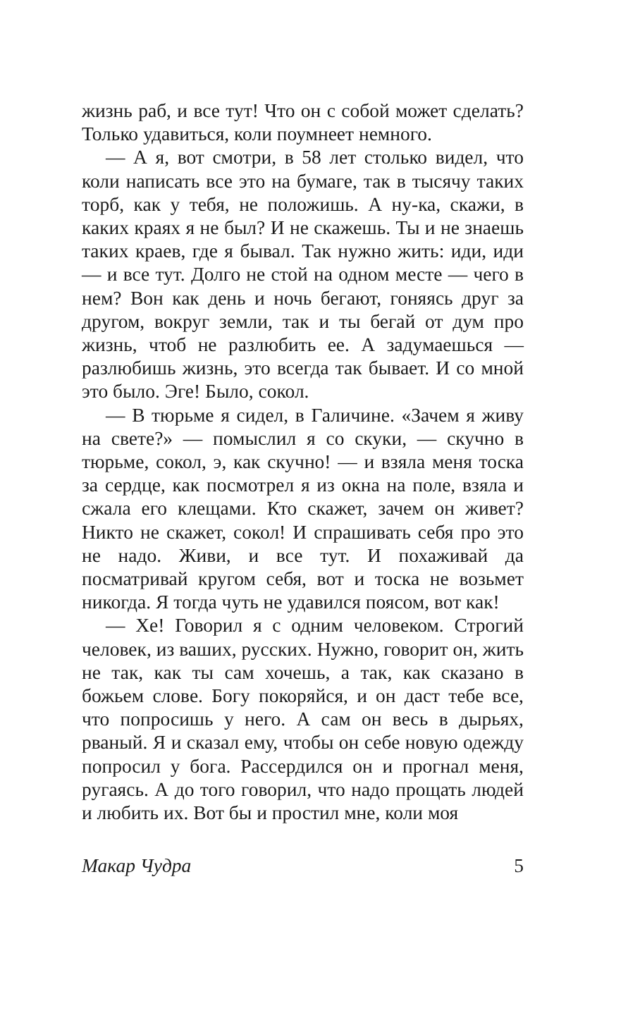жизнь раб, и все тут! Что он с собой может сделать? Только удавиться, коли поумнеет немного.
— А я, вот смотри, в 58 лет столько видел, что коли написать все это на бумаге, так в тысячу таких торб, как у тебя, не положишь. А ну-ка, скажи, в каких краях я не был? И не скажешь. Ты и не знаешь таких краев, где я бывал. Так нужно жить: иди, иди — и все тут. Долго не стой на одном месте — чего в нем? Вон как день и ночь бегают, гоняясь друг за другом, вокруг земли, так и ты бегай от дум про жизнь, чтоб не разлюбить ее. А задумаешься — разлюбишь жизнь, это всегда так бывает. И со мной это было. Эге! Было, сокол.
— В тюрьме я сидел, в Галичине. «Зачем я живу на свете?» — помыслил я со скуки, — скучно в тюрьме, сокол, э, как скучно! — и взяла меня тоска за сердце, как посмотрел я из окна на поле, взяла и сжала его клещами. Кто скажет, зачем он живет? Никто не скажет, сокол! И спрашивать себя про это не надо. Живи, и все тут. И похаживай да посматривай кругом себя, вот и тоска не возьмет никогда. Я тогда чуть не удавился поясом, вот как!
— Хе! Говорил я с одним человеком. Строгий человек, из ваших, русских. Нужно, говорит он, жить не так, как ты сам хочешь, а так, как сказано в божьем слове. Богу покоряйся, и он даст тебе все, что попросишь у него. А сам он весь в дырьях, рваный. Я и сказал ему, чтобы он себе новую одежду попросил у бога. Рассердился он и прогнал меня, ругаясь. А до того говорил, что надо прощать людей и любить их. Вот бы и простил мне, коли моя
Макар Чудра 5